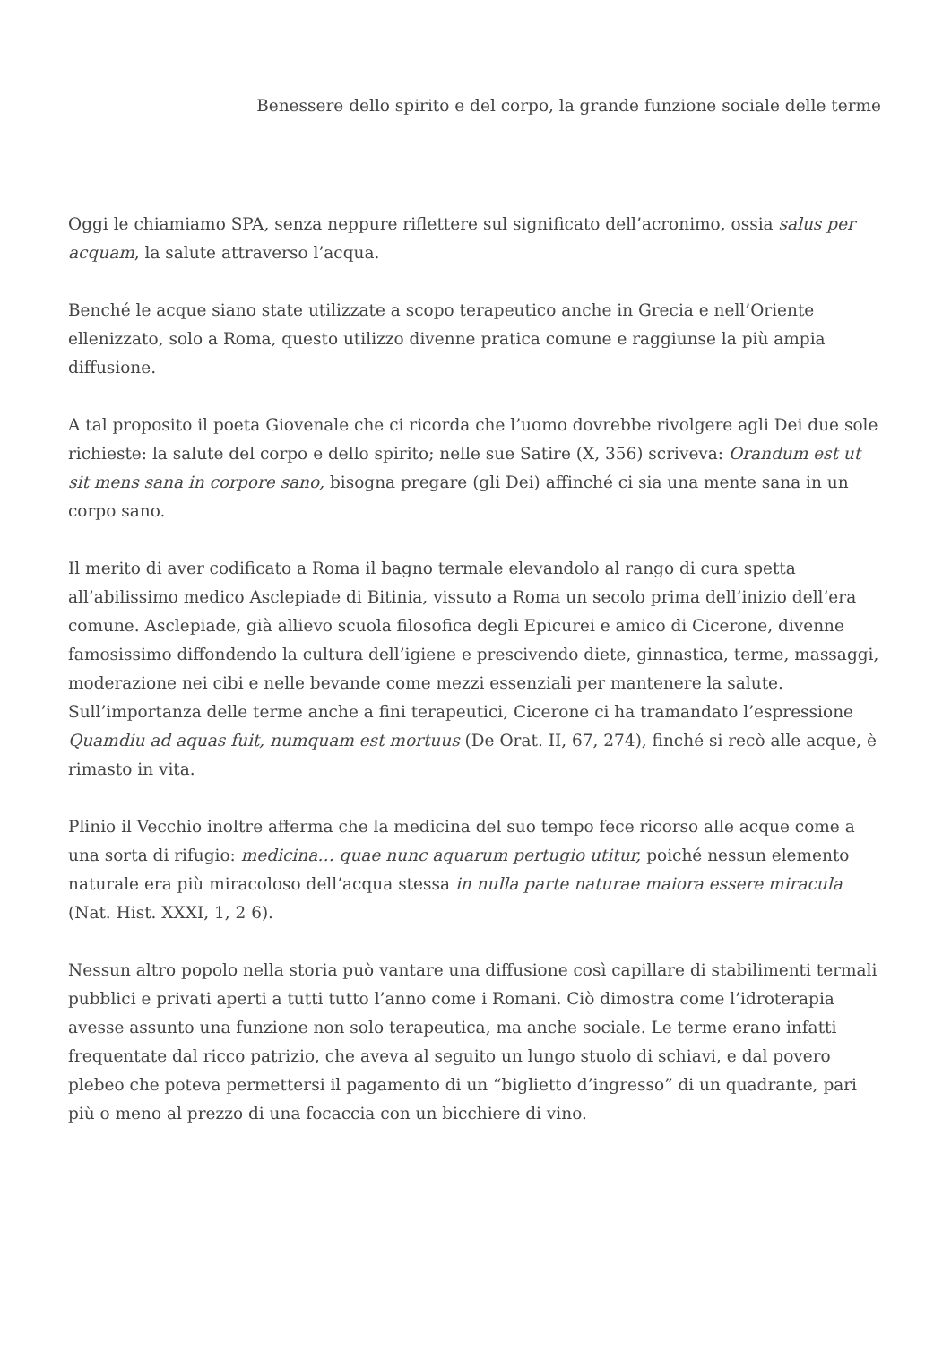Benessere dello spirito e del corpo, la grande funzione sociale delle terme
Oggi le chiamiamo SPA, senza neppure riflettere sul significato dell’acronimo, ossia salus per acquam, la salute attraverso l’acqua.
Benché le acque siano state utilizzate a scopo terapeutico anche in Grecia e nell’Oriente ellenizzato, solo a Roma, questo utilizzo divenne pratica comune e raggiunse la più ampia diffusione.
A tal proposito il poeta Giovenale che ci ricorda che l’uomo dovrebbe rivolgere agli Dei due sole richieste: la salute del corpo e dello spirito; nelle sue Satire (X, 356) scriveva: Orandum est ut sit mens sana in corpore sano, bisogna pregare (gli Dei) affinché ci sia una mente sana in un corpo sano.
Il merito di aver codificato a Roma il bagno termale elevandolo al rango di cura spetta all’abilissimo medico Asclepiade di Bitinia, vissuto a Roma un secolo prima dell’inizio dell’era comune. Asclepiade, già allievo scuola filosofica degli Epicurei e amico di Cicerone, divenne famosissimo diffondendo la cultura dell’igiene e prescivendo diete, ginnastica, terme, massaggi, moderazione nei cibi e nelle bevande come mezzi essenziali per mantenere la salute.
Sull’importanza delle terme anche a fini terapeutici, Cicerone ci ha tramandato l’espressione Quamdiu ad aquas fuit, numquam est mortuus (De Orat. II, 67, 274), finché si recò alle acque, è rimasto in vita.
Plinio il Vecchio inoltre afferma che la medicina del suo tempo fece ricorso alle acque come a una sorta di rifugio: medicina… quae nunc aquarum pertugio utitur, poiché nessun elemento naturale era più miracoloso dell’acqua stessa in nulla parte naturae maiora essere miracula (Nat. Hist. XXXI, 1, 2 6).
Nessun altro popolo nella storia può vantare una diffusione così capillare di stabilimenti termali pubblici e privati aperti a tutti tutto l’anno come i Romani. Ciò dimostra come l’idroterapia avesse assunto una funzione non solo terapeutica, ma anche sociale. Le terme erano infatti frequentate dal ricco patrizio, che aveva al seguito un lungo stuolo di schiavi, e dal povero plebeo che poteva permettersi il pagamento di un “biglietto d’ingresso” di un quadrante, pari più o meno al prezzo di una focaccia con un bicchiere di vino.